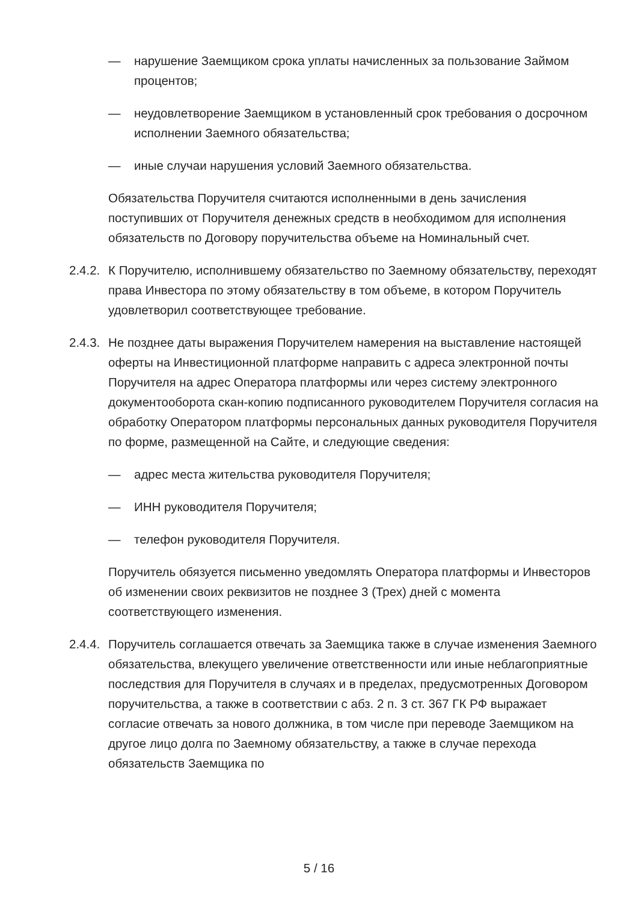— нарушение Заемщиком срока уплаты начисленных за пользование Займом процентов;
— неудовлетворение Заемщиком в установленный срок требования о досрочном исполнении Заемного обязательства;
— иные случаи нарушения условий Заемного обязательства.
Обязательства Поручителя считаются исполненными в день зачисления поступивших от Поручителя денежных средств в необходимом для исполнения обязательств по Договору поручительства объеме на Номинальный счет.
2.4.2. К Поручителю, исполнившему обязательство по Заемному обязательству, переходят права Инвестора по этому обязательству в том объеме, в котором Поручитель удовлетворил соответствующее требование.
2.4.3. Не позднее даты выражения Поручителем намерения на выставление настоящей оферты на Инвестиционной платформе направить с адреса электронной почты Поручителя на адрес Оператора платформы или через систему электронного документооборота скан-копию подписанного руководителем Поручителя согласия на обработку Оператором платформы персональных данных руководителя Поручителя по форме, размещенной на Сайте, и следующие сведения:
— адрес места жительства руководителя Поручителя;
— ИНН руководителя Поручителя;
— телефон руководителя Поручителя.
Поручитель обязуется письменно уведомлять Оператора платформы и Инвесторов об изменении своих реквизитов не позднее 3 (Трех) дней с момента соответствующего изменения.
2.4.4. Поручитель соглашается отвечать за Заемщика также в случае изменения Заемного обязательства, влекущего увеличение ответственности или иные неблагоприятные последствия для Поручителя в случаях и в пределах, предусмотренных Договором поручительства, а также в соответствии с абз. 2 п. 3 ст. 367 ГК РФ выражает согласие отвечать за нового должника, в том числе при переводе Заемщиком на другое лицо долга по Заемному обязательству, а также в случае перехода обязательств Заемщика по
5 / 16